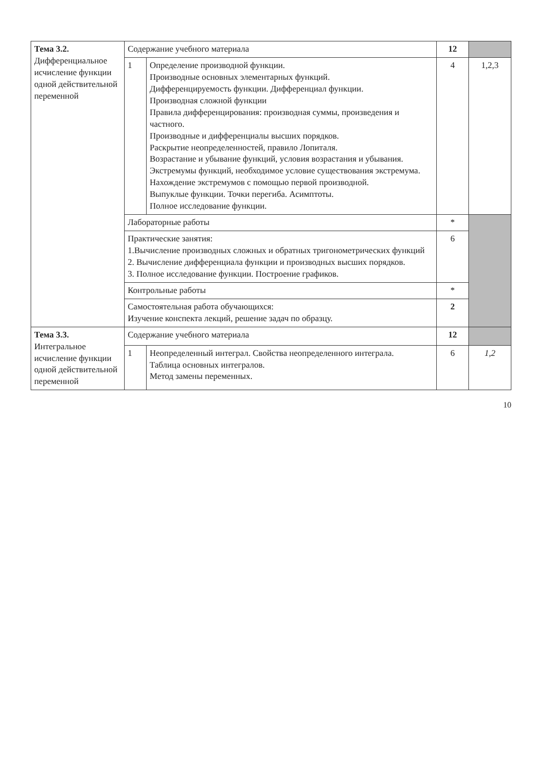| Тема 3.2. Дифференциальное исчисление функции одной действительной переменной | Содержание учебного материала | | 12 | |
| | 1 | Определение производной функции. Производные основных элементарных функций. Дифференцируемость функции. Дифференциал функции. Производная сложной функции Правила дифференцирования: производная суммы, произведения и частного. Производные и дифференциалы высших порядков. Раскрытие неопределенностей, правило Лопиталя. Возрастание и убывание функций, условия возрастания и убывания. Экстремумы функций, необходимое условие существования экстремума. Нахождение экстремумов с помощью первой производной. Выпуклые функции. Точки перегиба. Асимптоты. Полное исследование функции. | 4 | 1,2,3 |
| | Лабораторные работы | | * | |
| | Практические занятия: 1.Вычисление производных сложных и обратных тригонометрических функций 2. Вычисление дифференциала функции и производных высших порядков. 3. Полное исследование функции. Построение графиков. | | 6 | |
| | Контрольные работы | | * | |
| | Самостоятельная работа обучающихся: Изучение конспекта лекций, решение задач по образцу. | | 2 | |
| Тема 3.3. Интегральное исчисление функции одной действительной переменной | Содержание учебного материала | | 12 | |
| | 1 | Неопределенный интеграл. Свойства неопределенного интеграла. Таблица основных интегралов. Метод замены переменных. | 6 | 1,2 |
10